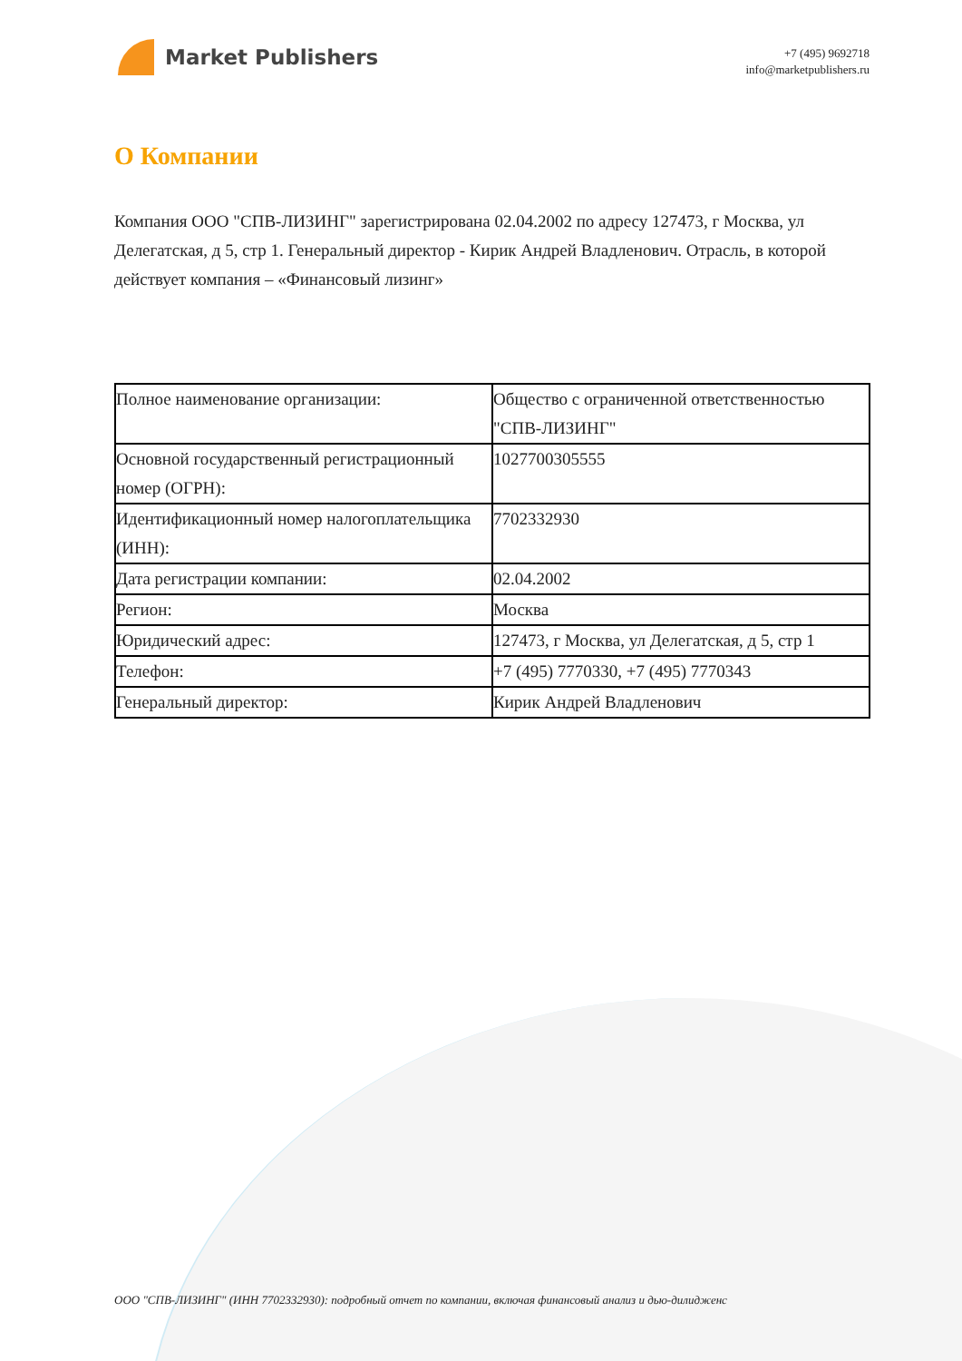Market Publishers
+7 (495) 9692718
info@marketpublishers.ru
О Компании
Компания ООО "СПВ-ЛИЗИНГ" зарегистрирована 02.04.2002 по адресу 127473, г Москва, ул Делегатская, д 5, стр 1. Генеральный директор - Кирик Андрей Владленович. Отрасль, в которой действует компания – «Финансовый лизинг»
| Полное наименование организации: | Общество с ограниченной ответственностью "СПВ-ЛИЗИНГ" |
| Основной государственный регистрационный номер (ОГРН): | 1027700305555 |
| Идентификационный номер налогоплательщика (ИНН): | 7702332930 |
| Дата регистрации компании: | 02.04.2002 |
| Регион: | Москва |
| Юридический адрес: | 127473, г Москва, ул Делегатская, д 5, стр 1 |
| Телефон: | +7 (495) 7770330, +7 (495) 7770343 |
| Генеральный директор: | Кирик Андрей Владленович |
ООО "СПВ-ЛИЗИНГ" (ИНН 7702332930): подробный отчет по компании, включая финансовый анализ и дью-дилидженс